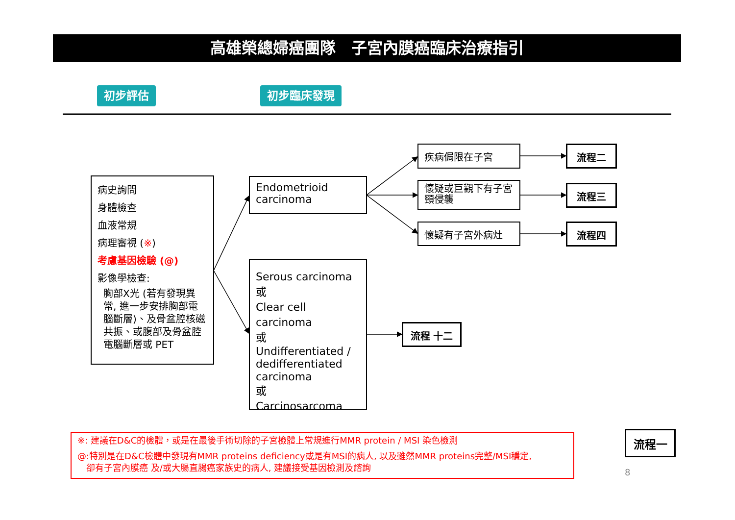高雄榮總婦癌團隊　子宮內膜癌臨床治療指引
初步評估 初步臨床發現
病史詢問
身體檢查
血液常規
病理審視 (※)
考慮基因檢驗 (@)
影像學檢查:
胸部X光 (若有發現異常, 進一步安排胸部電腦斷層)、及骨盆腔核磁共振、或腹部及骨盆腔電腦斷層或 PET
Endometrioid carcinoma
Serous carcinoma
或
Clear cell carcinoma
或
Undifferentiated / dedifferentiated carcinoma
或
Carcinosarcoma
疾病侷限在子宮
懷疑或巨觀下有子宮頸侵襲
懷疑有子宮外病灶
流程二
流程三
流程四
流程 十二
※: 建議在D&C的檢體，或是在最後手術切除的子宮檢體上常規進行MMR protein / MSI 染色檢測
@:特別是在D&C檢體中發現有MMR proteins deficiency或是有MSI的病人, 以及雖然MMR proteins完整/MSI穩定,
　卻有子宮內膜癌 及/或大腸直腸癌家族史的病人, 建議接受基因檢測及諮詢
流程一
8